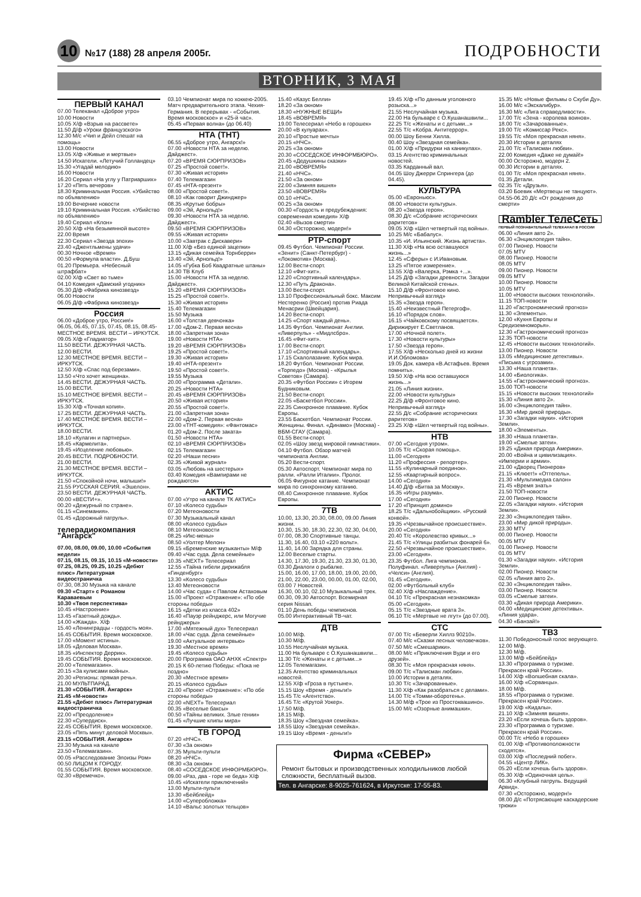10 №17 (188) 28 апреля 2005г.
ПОДРОБНОСТИ
ВТОРНИК, 3 МАЯ
ПЕРВЫЙ КАНАЛ
07.00 Телеканал «Доброе утро»
10.00 Новости
10.05 Х/ф «Взрыв на рассвете»
11.50 Д/ф «Уроки французского»
12.30 М/с «Чип и Дейл спешат на помощь»
13.00 Новости
13.05 Х/ф «Живые и мертвые»
14.50 Искатели. «Летучий Голландец»
15.30 «Угадай мелодию»
16.00 Новости
16.20 Сериал «На углу у Патриарших»
17.20 «Пять вечеров»
18.30 Криминальная Россия. «Убийство по объявлению»
19.00 Вечерние новости
19.10 Криминальная Россия. «Убийство по объявлению»
19.40 Сериал «Клон»
20.50 Х/ф «На безымянной высоте»
22.00 Время
22.30 Сериал «Звезда эпохи»
23.40 «Джентльмены удачи»
00.30 Ночное «Время»
00.50 «Формула власти». Д.Буш
01.20 Премьера. «Небесный штрафбат»
02.00 Х/ф «Свет во тьме»
04.10 Комедия «Дамский угодник»
05.30 Д/ф «Фабрика кинозвезд»
06.00 Новости
06.05 Д/ф «Фабрика кинозвезд»
Россия
06.00 «Доброе утро, Россия!»
06.05, 06.45, 07.15, 07.45, 08.15, 08.45-МЕСТНОЕ ВРЕМЯ. ВЕСТИ – ИРКУТСК.
09.05 Х/ф «Гладиатор»
11.50 ВЕСТИ. ДЕЖУРНАЯ ЧАСТЬ.
12.00 ВЕСТИ.
12.30 МЕСТНОЕ ВРЕМЯ. ВЕСТИ – ИРКУТСК.
12.50 Х/ф «Спас под березами».
13.50 «Что хочет женщина».
14.45 ВЕСТИ. ДЕЖУРНАЯ ЧАСТЬ.
15.00 ВЕСТИ.
15.10 МЕСТНОЕ ВРЕМЯ. ВЕСТИ – ИРКУТСК.
15.30 Х/ф «Точная копия».
17.25 ВЕСТИ. ДЕЖУРНАЯ ЧАСТЬ.
17.40 МЕСТНОЕ ВРЕМЯ. ВЕСТИ – ИРКУТСК.
18.00 ВЕСТИ.
18.10 «Кулагин и партнеры».
18.45 «Кармелита».
19.45 «Исцеление любовью».
20.45 ВЕСТИ. ПОДРОБНОСТИ.
21.00 ВЕСТИ.
21.30 МЕСТНОЕ ВРЕМЯ. ВЕСТИ – ИРКУТСК.
21.50 «Спокойной ночи, малыши!»
21.55 РУССКАЯ СЕРИЯ. «Эшелон».
23.50 ВЕСТИ. ДЕЖУРНАЯ ЧАСТЬ.
00.00 «ВЕСТИ+».
00.20 «Дежурный по стране».
01.15 «Синемания».
01.45 «Дорожный патруль».
телерадиокомпания "Ангарск"
07.00, 08.00, 09.00, 10.00 «События недели»
07.15, 08.15, 09.15, 10.15 «М-новости»
07.25, 08.25, 09.25, 10.25 «Дебют плюс» Литературная видеостраничка
07.30, 08.30 Музыка на канале
09.30 «Старт» с Романом Караваевым
10.30 «Твоя перспектива»
10.45 «Настроение»
13.45 «Газетный дождь».
14.00 «Жажда». Х/ф
15.40 «Ленинградцы - гордость моя».
16.45 СОБЫТИЯ. Время московское.
17.00 «Момент истины».
18.05 «Деловая Москва».
18.35 «Инспектор Деррик».
19.45 СОБЫТИЯ. Время московское.
20.00 «Телемагазин».
20.15 «За кулисами войны».
20.30 «Регионы: прямая речь».
21.00 МУЛЬТПАРАД.
21.30 «СОБЫТИЯ. Ангарск»
21.45 «М-новости»
21.55 «Дебют плюс» Литературная видеостраничка
22.00 «Преодоление»
22.30 «Супердиск».
22.45 СОБЫТИЯ. Время московское.
23.05 «Пять минут деловой Москвы».
23.15 «СОБЫТИЯ. Ангарск»
23.30 Музыка на канале
23.50 «Телемагазин».
00.05 «Расследование Элоизы Ром»
00.50 ЛИЦОМ К ГОРОДУ.
01.55 СОБЫТИЯ. Время московское.
02.30 «Времечко».
03.10 Чемпионат мира по хоккею-2005. Матч предварительного этапа. Чехия-Германия. В перерывах - «События. Время московское» и «25-й час».
05.45 «Первая волна» (до 06.40)
НТА (ТНТ)
06.55 «Доброе утро, Ангарск!»
07.00 «Новости НТА за неделю. Дайджест».
07.20 «ВРЕМЯ СЮРПРИЗОВ»
07.25 «Простой совет!».
07.30 «Живая история»
07.40 Телемагазин
07.45 «НТА-презент»
08.00 «Простой совет!».
08.10 «Как говорит Джинджер»
08.35 «Крутые бобры»
09.00 «Эй, Арнольд!»
09.30 «Новости НТА за неделю. Дайджест».
09.50 «ВРЕМЯ СЮРПРИЗОВ»
09.55 «Живая история»
10.00 «Завтрак с Дискавери»
11.00 Х/ф «Без единой зацепки»
13.15 «Дикая семейка Торнберри»
13.40 «Эй, Арнольд!»
14.05 «Губка Боб Квадратные штаны»
14.30 ТВ Клуб
15.00 «Новости НТА за неделю. Дайджест».
15.20 «ВРЕМЯ СЮРПРИЗОВ»
15.25 «Простой совет!».
15.30 «Живая история»
15.40 Телемагазин
15.50 Музыка
16.00 «Толстая девчонка»
17.00 «Дом-2. Первая весна»
18.00 «Запретная зона»
19.00 «Новости НТА»
19.20 «ВРЕМЯ СЮРПРИЗОВ»
19.25 «Простой совет!».
19.30 «Живая история»
19.40 «НТА-презент»
19.50 «Простой совет!».
19.55 Музыка
20.00 «Программа «Детали».
20.25 «Новости НТА»
20.45 «ВРЕМЯ СЮРПРИЗОВ»
20.50 «Живая история»
20.55 «Простой совет!».
21.00 «Запретная зона»
22.00 «Дом-2. Первая весна»
23.00 «ТНТ-комедия»: «Фантомас»
01.20 «Дом-2. После заката»
01.50 «Новости НТА»
02.10 «ВРЕМЯ СЮРПРИЗОВ»
02.15 Телемагазин
02.20 «Наши песни»
02.35 «Живой журнал»
03.05 «Любовь на шестерых»
03.40 Комедия «Вампирами не рождаются»
АКТИС
07.00 «Утро на канале ТК АКТИС»
07.10 «Колесо судьбы»
07.20 Метеоновости
07.30 Музыкальный канал
08.00 «Колесо судьбы»
08.10 Метеоновости
08.25 «Икс-мены»
08.50 «Уолтер Мелон»
09.15 «Бременские музыканты» М/ф
09.40 «Час суда. Дела семейные»
10.35 «NEXT» Телесериал
12.55 «Тайна гибели дирижабля «Гинденбург»
13.30 «Колесо судьбы»
13.40 Метеоновости
14.00 «Час суда» с Павлом Астаховым
15.00 «Проект «Отражение»: «По обе стороны победы»
16.15 «Детки из класса 402»
16.40 «Пауэр рейнджерс, или Могучие рейнджеры»
17.00 «Мятежный дух» Телесериал
18.00 «Час суда. Дела семейные»
19.00 «Актуальное интервью»
19.30 «Местное время»
19.45 «Колесо судьбы»
20.00 Программа ОАО АНХК «Спектр»
20.15 К 60-летию Победы: «Пока не поздно»
20.30 «Местное время»
20.15 «Колесо судьбы»
21.00 «Проект «Отражение»: «По обе стороны победы»
22.00 «NEXT» Телесериал
00.35 «Веселые баксы»
00.50 «Тайны великих. Злые гении»
01.45 «Лучшие клипы мира»
ТВ ГОРОД
07.20 «НЧС».
07.30 «За окном»
07.35 Мульти-пульти
08.20 «НЧС».
08.30 «За окном»
08.40 «СОСЕДСКОЕ ИНФОРМБЮРО».
09.00 «Раз, два - горе не беда» Х/ф
10.45 «Искатели приключений»
13.00 Мульти-пульти
13.30 «Бейблейд»
14.00 «Суперобложка»
14.10 «Вальс золотых тельцов»
15.40 «Казус Белли»
18.20 «За окном»
18.30 «НУЖНЫЕ ВЕЩИ»
18.45 «ВОВРЕМЯ»
19.00 Телесериал «Небо в горошек»
20.00 «В кулуарах».
20.10 «Простые мечты»
20.15 «НЧС».
20.25 «За окном»
20.30 «СОСЕДСКОЕ ИНФОРМБЮРО».
20.45 «Дедушкины сказки»
21.00 «ВОВРЕМЯ»
21.40 «НЧС».
21.50 «За окном»
22.00 «Зимняя вишня»
23.50 «ВОВРЕМЯ»
00.10 «НЧС».
00.25 «За окном»
00.30 «Гордость и предубеждения: современная комедия» Х/ф
02.40 «Вызов смерти»
04.30 «Осторожно, модерн!»
РТР-спорт
09.45 Футбол. Чемпионат России. «Зенит» (Санкт-Петербург) - «Локомотив» (Москва).
12.00 Вести-спорт.
12.10 «Фит-хит».
12.20 «Спортивный календарь».
12.30 «Путь Дракона».
13.00 Вести-спорт.
13.10 Профессиональный бокс. Максим Нестеренко (Россия) против Риада Менасрии (Швейцария).
14.20 Вести-спорт.
14.25 «Спорт каждый день».
14.35 Футбол. Чемпионат Англии. «Ливерпуль» - «Мидлсбро».
16.45 «Фит-хит».
17.00 Вести-спорт.
17.10 «Спортивный календарь».
17.15 Скалолазание. Кубок мира.
18.20 Футбол. Чемпионат России. «Торпедо» (Москва) - «Крылья Советов» (Самара).
20.35 «Футбол России» с Игорем Будниковым.
21.50 Вести-спорт.
22.05 «Баскетбол России».
22.35 Синхронное плавание. Кубок Европы.
23.55 Баскетбол. Чемпионат России. Женщины. Финал. «Динамо» (Москва) - ВБМ-СГАУ (Самара).
01.55 Вести-спорт.
02.05 «Шоу звезд мировой гимнастики».
04.10 Футбол. Обзор матчей чемпионата Англии.
05.20 Вести-спорт.
05.30 Автоспорт. Чемпионат мира по ралли. «Ралли Италии». Пролог.
06.05 Фигурное катание. Чемпионат мира по синхронному катанию.
08.40 Синхронное плавание. Кубок Европы.
7ТВ
10.00, 13.30, 20.30, 08.00, 09.00 Линия жизни.
10.30, 15.30, 18.30, 22.30, 02.30, 04.00, 07.00, 08.30 Спортивные танцы.
11.30, 16.40, 03.10 «220 вольт».
11.40, 14.00 Зарядка для страны.
12.00 Веселые старты.
14.30, 17.30, 19.30, 21.30, 23.30, 01.30, 03.30 Диалоги о рыбалке.
15.00, 16.00, 17.00, 18.00, 19.00, 20.00, 21.00, 22.00, 23.00, 00.00, 01.00, 02.00, 03.00 7 Новостей.
16.30, 00.10, 02.10 Музыкальный трек.
00.30, 09.30 Автоспорт. Всемирная серия Nissan.
01.10 День победы чемпионов.
05.00 Интерактивный ТВ-чат.
ДТВ
10.00 М/ф.
10.30 М/ф.
10.55 Неслучайная музыка.
11.00 На бульваре с О.Кушанашвили...
11.30 Т/с «Женаты и с детьми...»
12.05 Телемагазин.
12.35 Агентство криминальных новостей.
12.55 Х/ф «Гроза в пустыне».
15.15 Шоу «Время - деньги!»
15.45 Т/с «Агентство».
16.45 Т/с «Крутой Уокер».
17.50 М/ф.
18.15 М/ф.
18.35 Шоу «Звездная семейка».
18.55 Шоу «Звездная семейка».
19.15 Шоу «Время - деньги!»
19.45 Х/ф «По данным уголовного розыска...»
21.55 Неслучайная музыка.
22.00 На бульваре с О.Кушанашвили...
22.25 Т/с «Женаты и с детьми...»
22.55 Т/с «Кобра. Антитеррор».
00.00 Шоу Бенни Хилла.
00.40 Шоу «Звездная семейка».
01.00 Х/ф «Придурки на каникулах».
03.15 Агентство криминальных новостей.
03.35 Карданный вал.
04.05 Шоу Джерри Спрингера (до 04.45).
КУЛЬТУРА
05.00 «Евроньюс».
08.00 «Новости культуры».
08.20 «Звезда героя».
08.30 Д/с «Собрание исторических раритетов»
09.05 Х/ф «Шел четвертый год войны».
10.25 М/с «Бабалус».
10.35 «И. Ильинский. Жизнь артиста».
11.30 Х/ф «На всю оставшуюся жизнь...»
12.45 «Сферы» с И.Ивановым.
13.25 «Пятое измерение».
13.55 Х/ф «Валерка, Рэмка +...».
14.25 Д/ф «Загадки древности. Загадки Великой Китайской стены».
15.10 Д/ф «Фронтовое кино. Непривычный взгляд»
15.35 «Звезда героя».
15.40 «Неизвестный Петергоф».
16.10 «Порядок слов».
16.15 «Чайковскому посвящается». Дирижирует Е.Светланов.
17.00 «Ночной полет».
17.30 «Новости культуры»
17.50 «Звезда героя».
17.55 Х/ф «Несколько дней из жизни И.И.Обломова»
19.05 Док. камера «В.Астафьев. Время помнить».
19.50 Х/ф «На всю оставшуюся жизнь...»
21.05 «Линия жизни».
22.00 «Новости культуры»
22.25 Д/ф «Фронтовое кино. Непривычный взгляд»
22.55 Д/с «Собрание исторических раритетов»
23.25 Х/ф «Шел четвертый год войны».
НТВ
07.00 «Сегодня утром».
10.05 Т/с «Скорая помощь».
11.00 «Сегодня»
11.20 «Профессия - репортер».
11.55 «Кулинарный поединок».
12.55 «Квартирный вопрос».
14.00 «Сегодня»
14.40 Д/ф «Битва за Москву».
16.35 «Игры разума».
17.00 «Сегодня»
17.20 «Принцип домино»
18.25 Т/с «Дальнобойщики». «Русский конвой».
19.35 «Чрезвычайное происшествие».
20.00 «Сегодня»
20.40 Т/с «Королевство кривых...»
21.45 Т/с «Улицы разбитых фонарей 6».
22.50 «Чрезвычайное происшествие».
23.00 «Сегодня».
23.35 Футбол. Лига чемпионов. Полуфинал. «Ливерпуль» (Англия) - «Челси» (Англия).
01.45 «Сегодня».
02.00 «Футбольный клуб»
02.40 Х/ф «Наслаждение».
04.10 Т/с «Прекрасная незнакомка»
05.00 «Сегодня».
05.15 Т/с «Звездные врата 3».
06.10 Т/с «Мертвые не лгут» (до 07.00).
СТС
07.00 Т/с «Беверли Хиллз 90210».
07.40 М/с «Сказки лесных человечков».
07.50 М/с «Смешарики».
08.00 М/с «Приключения Вуди и его друзей».
08.30 Т/с «Моя прекрасная няня».
09.00 Т/с «Талисман любви».
10.00 Истории в деталях.
10.30 Т/с «Зачарованные».
11.30 Х/ф «Как разобраться с делами».
14.00 Т/с «Томми-оборотень».
14.30 М/ф «Трое из Простоквашино».
15.00 М/с «Озорные анимашки».
15.35 М/с «Новые фильмы о Скуби Ду».
16.00 М/с «Экскалибур».
16.30 М/с «Лига справедливости».
17.00 Т/с «Зена - королева воинов».
18.00 Т/с «Зачарованные».
19.00 Т/с «Комиссар Рекс».
19.55 Т/с «Моя прекрасная няня».
20.30 Истории в деталях
21.00 Т/с «Талисман любви».
22.00 Комедия «Даже не думай!»
00.00 Осторожно, модерн 2.
00.30 Истории в деталях.
01.00 Т/с «Моя прекрасная няня».
01.35 Детали.
02.35 Т/с «Друзья».
03.20 Боевик «Мертвецы не танцуют».
04.55-06.20 Д/с «От рождения до смерти»
Rambler ТелеСеть
ПЕРВЫЙ ПОЗНАВАТЕЛЬНЫЙ ТЕЛЕКАНАЛ В РОССИИ
06.00 «Линия авто 2».
06.30 «Энциклопедия тайн».
07.00 Пионер. Новости
07.05 MTV
08.00 Пионер. Новости
08.05 MTV
09.00 Пионер. Новости
09.05 MTV
10.00 Пионер. Новости
10.05 MTV
11.00 «Новости высоких технологий».
11.15 ТОП-новости
11.20 «Гастрономический прогноз»
11.30 «Элементы».
12.00 «Кухня Европы и Средиземноморья».
12.30 «Гастрономический прогноз»
12.35 ТОП-новости
12.45 «Новости высоких технологий».
13.00 Пионер. Новости
13.05 «Медицинские детективы». «Письма с угрозами».
13.30 «Наша планета».
14.00 «Биологика».
14.55 «Гастрономический прогноз».
15.00 ТОП-новости
15.15 «Новости высоких технологий»
15.30 «Линия авто 2».
16.00 «Энциклопедия тайн».
16.30 «Мир дикой природы».
17.30 «Загадки науки». «История Земли».
18.00 «Элементы».
18.30 «Наша планета».
19.00 «Смелые затеи».
19.25 «Дикая природа Америки».
20.00 «Война и цивилизация». «Империи и армии».
21.00 «Дворец Пионеров»
21.15 «Клюет!» «Оттепель».
21.30 «Мультимедиа салон»
21.45 «Время знать»
21.50 ТОП-новости
22.00 Пионер. Новости
22.05 «Загадки науки». «История Земли».
22.30 «Энциклопедия тайн».
23.00 «Мир дикой природы».
23.30 MTV
00.00 Пионер. Новости
00.05 MTV
01.00 Пионер. Новости
01.05 MTV
01.30 «Загадки науки». «История Земли».
02.00 Пионер. Новости
02.05 «Линия авто 2».
02.30 «Энциклопедия тайн».
03.00 Пионер. Новости
03.05 «Смелые затеи».
03.30 «Дикая природа Америки».
04.00 «Медицинские детективы». «Линия удара».
04.30 «Банзай!»
ТВ3
11.30 Победоносный голос верующего.
12.00 М/ф.
12.30 М/ф.
13.00 М/ф «Бейблейд»
13.30 «Программа о туризме. Прекрасен край России».
14.00 Х/ф «Волшебная скала».
16.00 Х/ф «Сорванцы».
18.00 М/ф.
18.55 «Программа о туризме. Прекрасен край России».
19.00 Х/ф «Кидалы».
21.10 Х/ф «Зимняя вишня».
23.20 «Если хочешь быть здоров».
23.30 «Программа о туризме. Прекрасен край России».
00.00 Т/с «Небо в горошек»
01.00 Х/ф «Противоположности сходятся».
03.00 Х/ф «Последний побег».
04.55 «Центр ЛИК».
05.20 «Если хочешь быть здоров».
05.30 Х/ф «Одиночная цель».
06.30 «Клубный патруль. Ведущий Арвид».
07.30 «Осторожно, модерн!»
08.00 Д/с «Потрясающие каскадерские трюки»
Фирма «СЕВЕР»
Ремонт бытовых и производственных холодильников любой сложности, бесплатный вызов.
Тел. в Ангарске: 8-9025-761624, в Иркутске: 17-55-83.